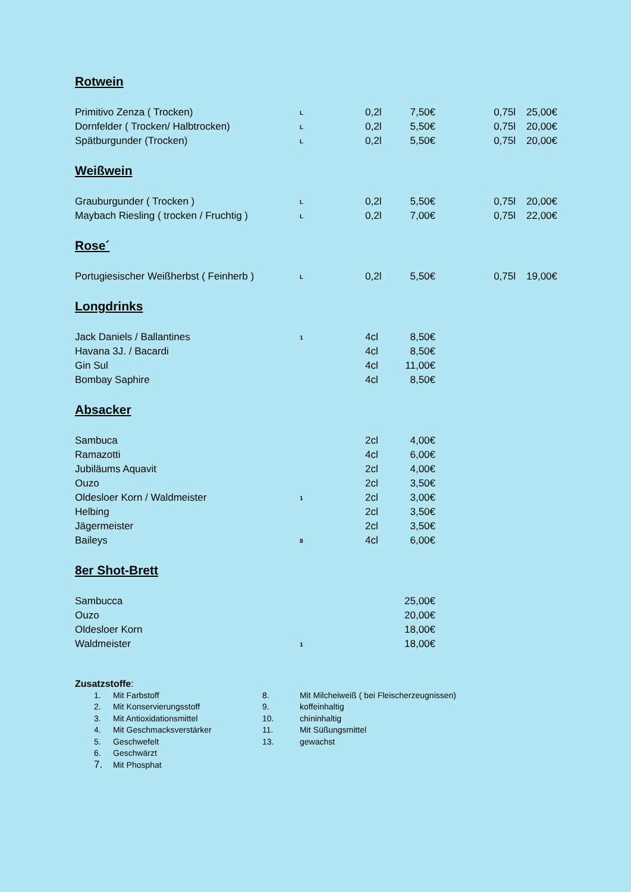Rotwein
| Primitivo Zenza ( Trocken) | L | 0,2l | 7,50€ | 0,75l | 25,00€ |
| Dornfelder ( Trocken/ Halbtrocken) | L | 0,2l | 5,50€ | 0,75l | 20,00€ |
| Spätburgunder (Trocken) | L | 0,2l | 5,50€ | 0,75l | 20,00€ |
Weißwein
| Grauburgunder ( Trocken ) | L | 0,2l | 5,50€ | 0,75l | 20,00€ |
| Maybach Riesling ( trocken / Fruchtig ) | L | 0,2l | 7,00€ | 0,75l | 22,00€ |
Rose´
| Portugiesischer Weißherbst ( Feinherb ) | L | 0,2l | 5,50€ | 0,75l | 19,00€ |
Longdrinks
| Jack Daniels / Ballantines | 1 | 4cl | 8,50€ |
| Havana 3J. / Bacardi | | 4cl | 8,50€ |
| Gin Sul | | 4cl | 11,00€ |
| Bombay Saphire | | 4cl | 8,50€ |
Absacker
| Sambuca | | 2cl | 4,00€ |
| Ramazotti | | 4cl | 6,00€ |
| Jubiläums Aquavit | | 2cl | 4,00€ |
| Ouzo | | 2cl | 3,50€ |
| Oldesloer Korn / Waldmeister | 1 | 2cl | 3,00€ |
| Helbing | | 2cl | 3,50€ |
| Jägermeister | | 2cl | 3,50€ |
| Baileys | 8 | 4cl | 6,00€ |
8er Shot-Brett
| Sambucca | | | 25,00€ |
| Ouzo | | | 20,00€ |
| Oldesloer Korn | | | 18,00€ |
| Waldmeister | 1 | | 18,00€ |
Zusatzstoffe:
| 1. | Mit Farbstoff | 8. | Mit Milcheiweiß ( bei Fleischerzeugnissen) |
| 2. | Mit Konservierungsstoff | 9. | koffeinhaltig |
| 3. | Mit Antioxidationsmittel | 10. | chininhaltig |
| 4. | Mit Geschmacksverstärker | 11. | Mit Süßungsmittel |
| 5. | Geschwefelt | 13. | gewachst |
| 6. | Geschwärzt | | |
| 7. | Mit Phosphat | | |